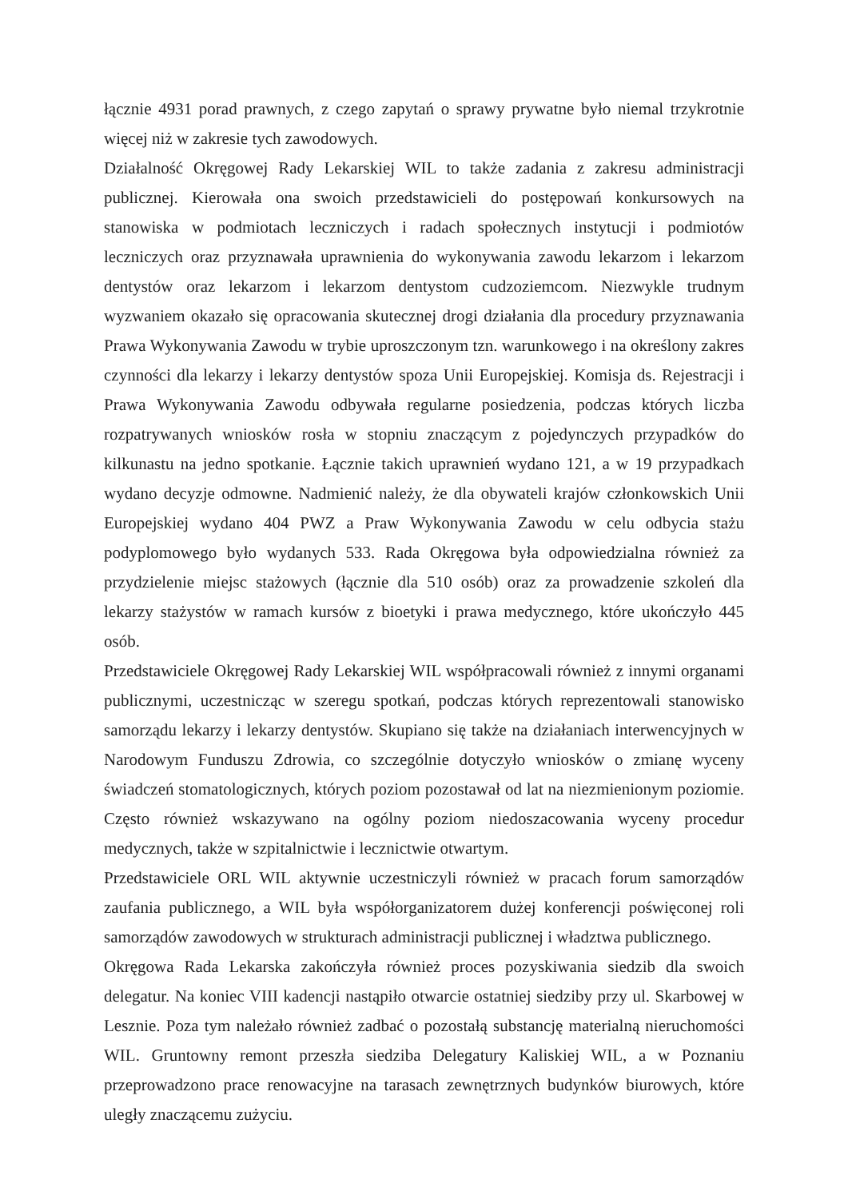łącznie 4931 porad prawnych, z czego zapytań o sprawy prywatne było niemal trzykrotnie więcej niż w zakresie tych zawodowych.
Działalność Okręgowej Rady Lekarskiej WIL to także zadania z zakresu administracji publicznej. Kierowała ona swoich przedstawicieli do postępowań konkursowych na stanowiska w podmiotach leczniczych i radach społecznych instytucji i podmiotów leczniczych oraz przyznawała uprawnienia do wykonywania zawodu lekarzom i lekarzom dentystów oraz lekarzom i lekarzom dentystom cudzoziemcom. Niezwykle trudnym wyzwaniem okazało się opracowania skutecznej drogi działania dla procedury przyznawania Prawa Wykonywania Zawodu w trybie uproszczonym tzn. warunkowego i na określony zakres czynności dla lekarzy i lekarzy dentystów spoza Unii Europejskiej. Komisja ds. Rejestracji i Prawa Wykonywania Zawodu odbywała regularne posiedzenia, podczas których liczba rozpatrywanych wniosków rosła w stopniu znaczącym z pojedynczych przypadków do kilkunastu na jedno spotkanie. Łącznie takich uprawnień wydano 121, a w 19 przypadkach wydano decyzje odmowne. Nadmienić należy, że dla obywateli krajów członkowskich Unii Europejskiej wydano 404 PWZ a Praw Wykonywania Zawodu w celu odbycia stażu podyplomowego było wydanych 533. Rada Okręgowa była odpowiedzialna również za przydzielenie miejsc stażowych (łącznie dla 510 osób) oraz za prowadzenie szkoleń dla lekarzy stażystów w ramach kursów z bioetyki i prawa medycznego, które ukończyło 445 osób.
Przedstawiciele Okręgowej Rady Lekarskiej WIL współpracowali również z innymi organami publicznymi, uczestnicząc w szeregu spotkań, podczas których reprezentowali stanowisko samorządu lekarzy i lekarzy dentystów. Skupiano się także na działaniach interwencyjnych w Narodowym Funduszu Zdrowia, co szczególnie dotyczyło wniosków o zmianę wyceny świadczeń stomatologicznych, których poziom pozostawał od lat na niezmienionym poziomie. Często również wskazywano na ogólny poziom niedoszacowania wyceny procedur medycznych, także w szpitalnictwie i lecznictwie otwartym.
Przedstawiciele ORL WIL aktywnie uczestniczyli również w pracach forum samorządów zaufania publicznego, a WIL była współorganizatorem dużej konferencji poświęconej roli samorządów zawodowych w strukturach administracji publicznej i władztwa publicznego.
Okręgowa Rada Lekarska zakończyła również proces pozyskiwania siedzib dla swoich delegatur. Na koniec VIII kadencji nastąpiło otwarcie ostatniej siedziby przy ul. Skarbowej w Lesznie. Poza tym należało również zadbać o pozostałą substancję materialną nieruchomości WIL. Gruntowny remont przeszła siedziba Delegatury Kaliskiej WIL, a w Poznaniu przeprowadzono prace renowacyjne na tarasach zewnętrznych budynków biurowych, które uległy znaczącemu zużyciu.